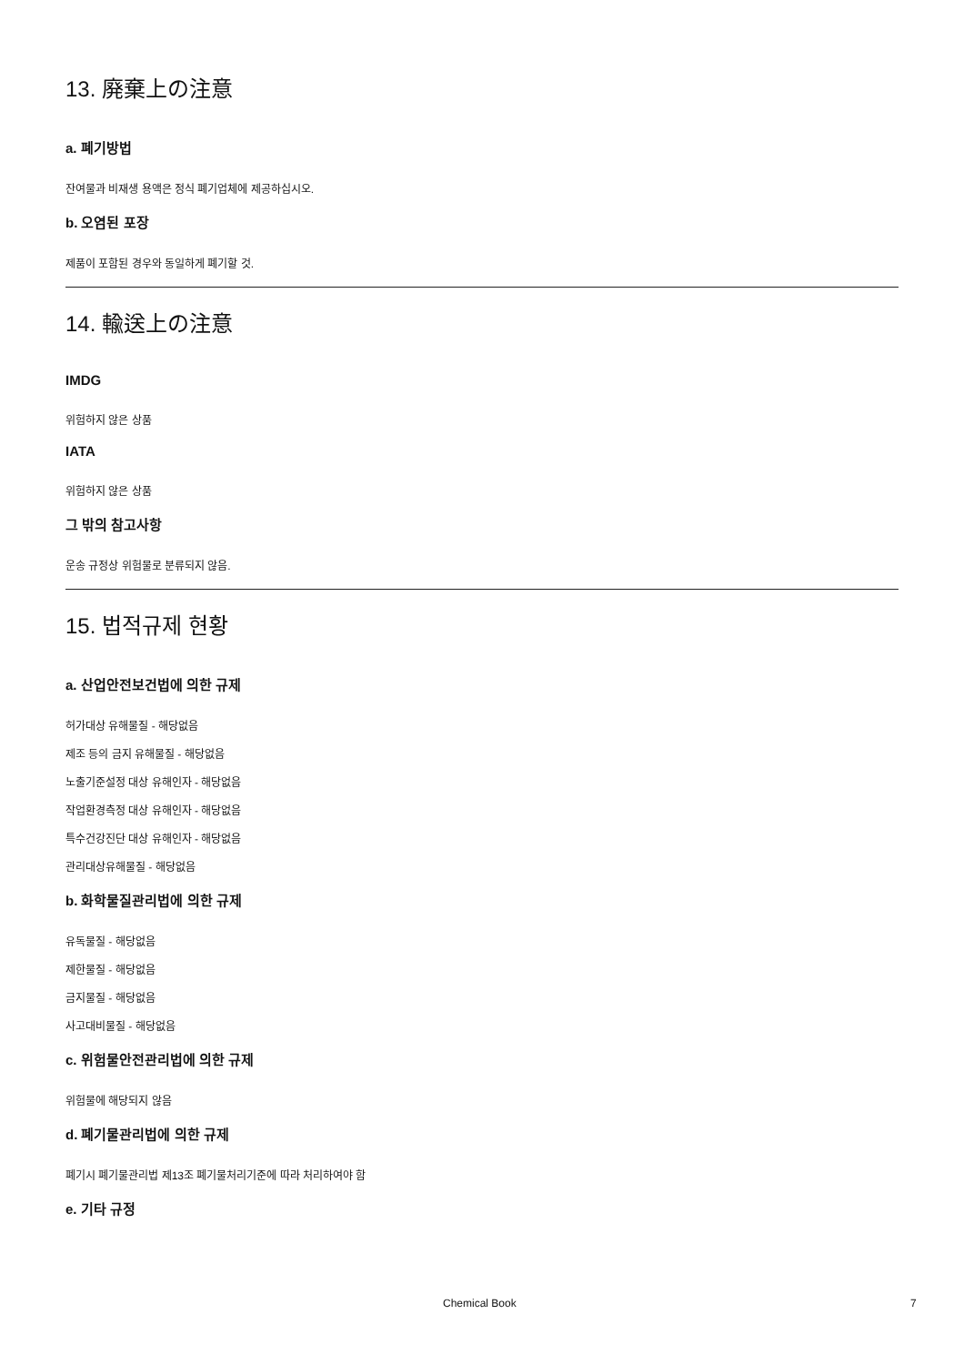13. 廃棄上の注意
a. 폐기방법
잔여물과 비재생 용액은 정식 폐기업체에 제공하십시오.
b. 오염된 포장
제품이 포함된 경우와 동일하게 폐기할 것.
14. 輸送上の注意
IMDG
위험하지 않은 상품
IATA
위험하지 않은 상품
그 밖의 참고사항
운송 규정상 위험물로 분류되지 않음.
15. 법적규제 현황
a. 산업안전보건법에 의한 규제
허가대상 유해물질 - 해당없음
제조 등의 금지 유해물질 - 해당없음
노출기준설정 대상 유해인자 - 해당없음
작업환경측정 대상 유해인자 - 해당없음
특수건강진단 대상 유해인자 - 해당없음
관리대상유해물질 - 해당없음
b. 화학물질관리법에 의한 규제
유독물질 - 해당없음
제한물질 - 해당없음
금지물질 - 해당없음
사고대비물질 - 해당없음
c. 위험물안전관리법에 의한 규제
위험물에 해당되지 않음
d. 폐기물관리법에 의한 규제
폐기시 폐기물관리법 제13조 폐기물처리기준에 따라 처리하여야 함
e. 기타 규정
Chemical Book 7